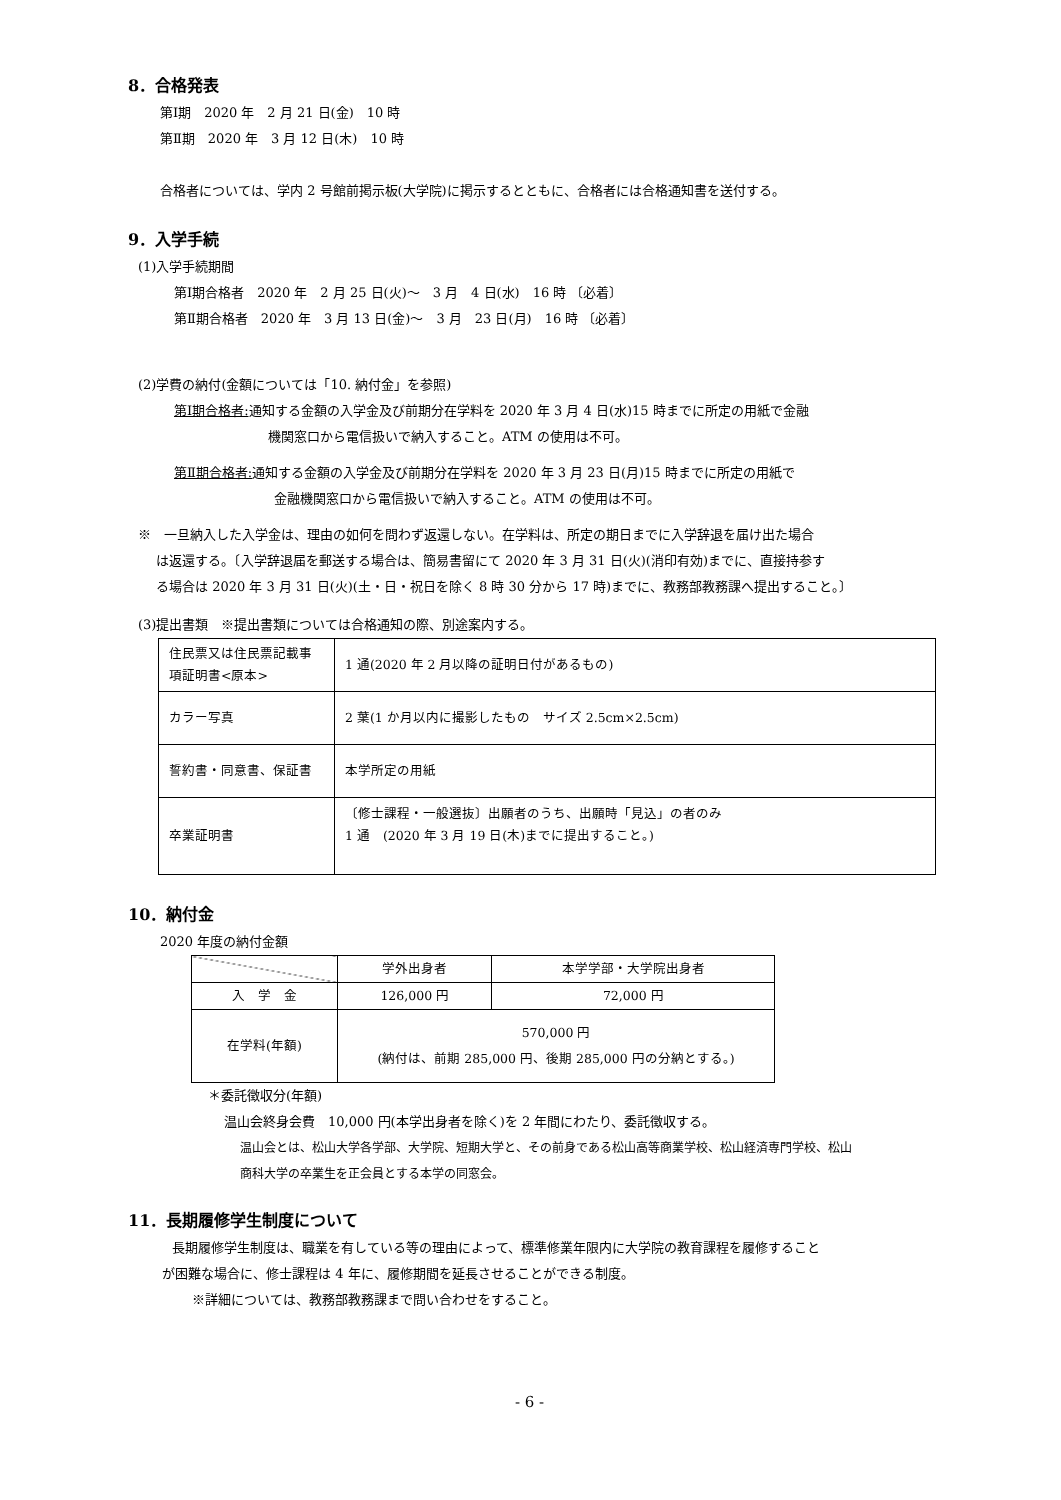8．合格発表
第Ⅰ期　2020 年　2 月 21 日(金)　10 時
第Ⅱ期　2020 年　3 月 12 日(木)　10 時
合格者については、学内 2 号館前掲示板(大学院)に掲示するとともに、合格者には合格通知書を送付する。
9．入学手続
(1)入学手続期間
第Ⅰ期合格者　2020 年　2 月 25 日(火)～　3 月　4 日(水)　16 時 〔必着〕
第Ⅱ期合格者　2020 年　3 月 13 日(金)～　3 月　23 日(月)　16 時 〔必着〕
(2)学費の納付(金額については「10. 納付金」を参照)
第Ⅰ期合格者: 通知する金額の入学金及び前期分在学料を 2020 年 3 月 4 日(水)15 時までに所定の用紙で金融
機関窓口から電信扱いで納入すること。ATM の使用は不可。
第Ⅱ期合格者: 通知する金額の入学金及び前期分在学料を 2020 年 3 月 23 日(月)15 時までに所定の用紙で
金融機関窓口から電信扱いで納入すること。ATM の使用は不可。
※　一旦納入した入学金は、理由の如何を問わず返還しない。在学料は、所定の期日までに入学辞退を届け出た場合
は返還する。〔入学辞退届を郵送する場合は、簡易書留にて 2020 年 3 月 31 日(火)(消印有効)までに、直接持参す
る場合は 2020 年 3 月 31 日(火)(土・日・祝日を除く 8 時 30 分から 17 時)までに、教務部教務課へ提出すること。〕
(3)提出書類　※提出書類については合格通知の際、別途案内する。
| 住民票又は住民票記載事項証明書<原本> | 1 通(2020 年 2 月以降の証明日付があるもの) |
| カラー写真 | 2 葉(1 か月以内に撮影したもの サイズ 2.5cm×2.5cm) |
| 誓約書・同意書、保証書 | 本学所定の用紙 |
| 卒業証明書 | 〔修士課程・一般選抜〕出願者のうち、出願時「見込」の者のみ 1 通 (2020 年 3 月 19 日(木)までに提出すること。) |
10．納付金
2020 年度の納付金額
| | 学外出身者 | 本学学部・大学院出身者 |
| --- | --- | --- |
| 入 学 金 | 126,000 円 | 72,000 円 |
| 在学料(年額) | 570,000 円 (納付は、前期 285,000 円、後期 285,000 円の分納とする。) | |
＊委託徴収分(年額)
温山会終身会費　10,000 円(本学出身者を除く)を 2 年間にわたり、委託徴収する。
温山会とは、松山大学各学部、大学院、短期大学と、その前身である松山高等商業学校、松山経済専門学校、松山
商科大学の卒業生を正会員とする本学の同窓会。
11．長期履修学生制度について
長期履修学生制度は、職業を有している等の理由によって、標準修業年限内に大学院の教育課程を履修すること
が困難な場合に、修士課程は 4 年に、履修期間を延長させることができる制度。
※詳細については、教務部教務課まで問い合わせをすること。
- 6 -